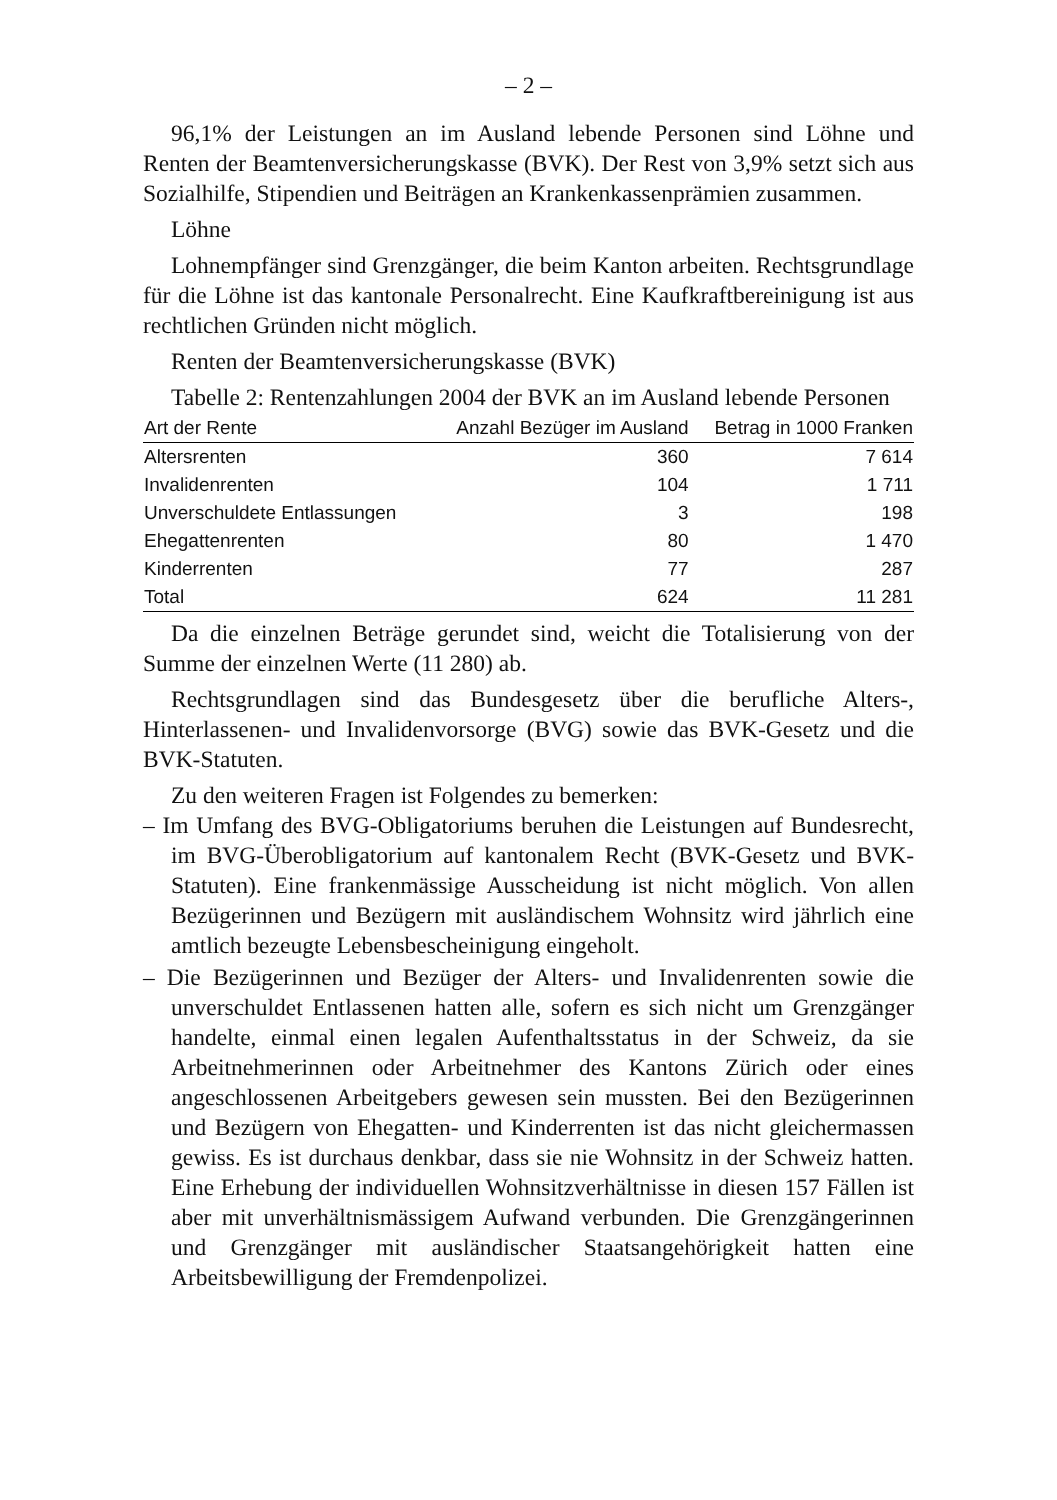– 2 –
96,1% der Leistungen an im Ausland lebende Personen sind Löhne und Renten der Beamtenversicherungskasse (BVK). Der Rest von 3,9% setzt sich aus Sozialhilfe, Stipendien und Beiträgen an Krankenkassenprämien zusammen.
Löhne
Lohnempfänger sind Grenzgänger, die beim Kanton arbeiten. Rechtsgrundlage für die Löhne ist das kantonale Personalrecht. Eine Kaufkraftbereinigung ist aus rechtlichen Gründen nicht möglich.
Renten der Beamtenversicherungskasse (BVK)
Tabelle 2: Rentenzahlungen 2004 der BVK an im Ausland lebende Personen
| Art der Rente | Anzahl Bezüger im Ausland | Betrag in 1000 Franken |
| --- | --- | --- |
| Altersrenten | 360 | 7 614 |
| Invalidenrenten | 104 | 1 711 |
| Unverschuldete Entlassungen | 3 | 198 |
| Ehegattenrenten | 80 | 1 470 |
| Kinderrenten | 77 | 287 |
| Total | 624 | 11 281 |
Da die einzelnen Beträge gerundet sind, weicht die Totalisierung von der Summe der einzelnen Werte (11 280) ab.
Rechtsgrundlagen sind das Bundesgesetz über die berufliche Alters-, Hinterlassenen- und Invalidenvorsorge (BVG) sowie das BVK-Gesetz und die BVK-Statuten.
Zu den weiteren Fragen ist Folgendes zu bemerken:
– Im Umfang des BVG-Obligatoriums beruhen die Leistungen auf Bundesrecht, im BVG-Überobligatorium auf kantonalem Recht (BVK-Gesetz und BVK-Statuten). Eine frankenmässige Ausscheidung ist nicht möglich. Von allen Bezügerinnen und Bezügern mit ausländischem Wohnsitz wird jährlich eine amtlich bezeugte Lebensbescheinigung eingeholt.
– Die Bezügerinnen und Bezüger der Alters- und Invalidenrenten sowie die unverschuldet Entlassenen hatten alle, sofern es sich nicht um Grenzgänger handelte, einmal einen legalen Aufenthaltsstatus in der Schweiz, da sie Arbeitnehmerinnen oder Arbeitnehmer des Kantons Zürich oder eines angeschlossenen Arbeitgebers gewesen sein mussten. Bei den Bezügerinnen und Bezügern von Ehegatten- und Kinderrenten ist das nicht gleichermassen gewiss. Es ist durchaus denkbar, dass sie nie Wohnsitz in der Schweiz hatten. Eine Erhebung der individuellen Wohnsitzverhältnisse in diesen 157 Fällen ist aber mit unverhältnismässigem Aufwand verbunden. Die Grenzgängerinnen und Grenzgänger mit ausländischer Staatsangehörigkeit hatten eine Arbeitsbewilligung der Fremdenpolizei.